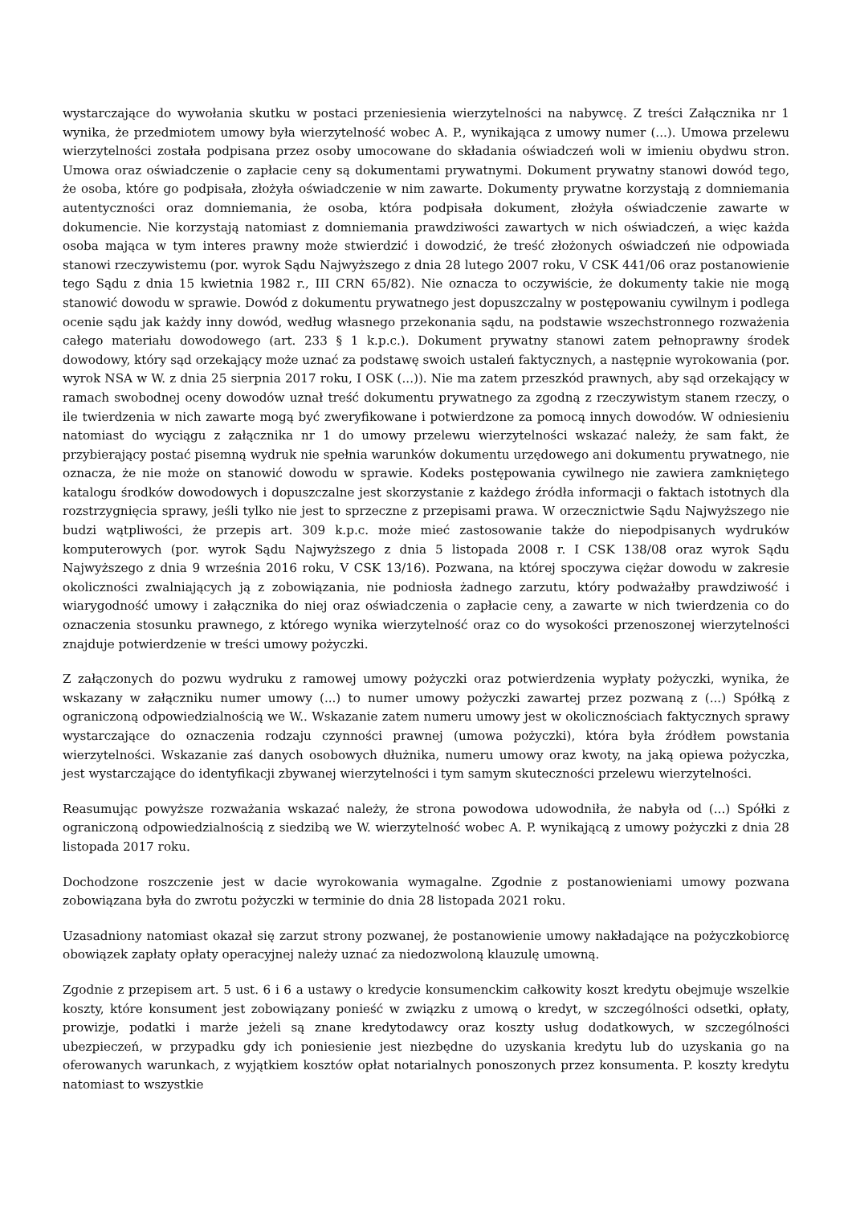wystarczające do wywołania skutku w postaci przeniesienia wierzytelności na nabywcę. Z treści Załącznika nr 1 wynika, że przedmiotem umowy była wierzytelność wobec A. P., wynikająca z umowy numer (...). Umowa przelewu wierzytelności została podpisana przez osoby umocowane do składania oświadczeń woli w imieniu obydwu stron. Umowa oraz oświadczenie o zapłacie ceny są dokumentami prywatnymi. Dokument prywatny stanowi dowód tego, że osoba, które go podpisała, złożyła oświadczenie w nim zawarte. Dokumenty prywatne korzystają z domniemania autentyczności oraz domniemania, że osoba, która podpisała dokument, złożyła oświadczenie zawarte w dokumencie. Nie korzystają natomiast z domniemania prawdziwości zawartych w nich oświadczeń, a więc każda osoba mająca w tym interes prawny może stwierdzić i dowodzić, że treść złożonych oświadczeń nie odpowiada stanowi rzeczywistemu (por. wyrok Sądu Najwyższego z dnia 28 lutego 2007 roku, V CSK 441/06 oraz postanowienie tego Sądu z dnia 15 kwietnia 1982 r., III CRN 65/82). Nie oznacza to oczywiście, że dokumenty takie nie mogą stanowić dowodu w sprawie. Dowód z dokumentu prywatnego jest dopuszczalny w postępowaniu cywilnym i podlega ocenie sądu jak każdy inny dowód, według własnego przekonania sądu, na podstawie wszechstronnego rozważenia całego materiału dowodowego (art. 233 § 1 k.p.c.). Dokument prywatny stanowi zatem pełnoprawny środek dowodowy, który sąd orzekający może uznać za podstawę swoich ustaleń faktycznych, a następnie wyrokowania (por. wyrok NSA w W. z dnia 25 sierpnia 2017 roku, I OSK (...)). Nie ma zatem przeszkód prawnych, aby sąd orzekający w ramach swobodnej oceny dowodów uznał treść dokumentu prywatnego za zgodną z rzeczywistym stanem rzeczy, o ile twierdzenia w nich zawarte mogą być zweryfikowane i potwierdzone za pomocą innych dowodów. W odniesieniu natomiast do wyciągu z załącznika nr 1 do umowy przelewu wierzytelności wskazać należy, że sam fakt, że przybierający postać pisemną wydruk nie spełnia warunków dokumentu urzędowego ani dokumentu prywatnego, nie oznacza, że nie może on stanowić dowodu w sprawie. Kodeks postępowania cywilnego nie zawiera zamkniętego katalogu środków dowodowych i dopuszczalne jest skorzystanie z każdego źródła informacji o faktach istotnych dla rozstrzygnięcia sprawy, jeśli tylko nie jest to sprzeczne z przepisami prawa. W orzecznictwie Sądu Najwyższego nie budzi wątpliwości, że przepis art. 309 k.p.c. może mieć zastosowanie także do niepodpisanych wydruków komputerowych (por. wyrok Sądu Najwyższego z dnia 5 listopada 2008 r. I CSK 138/08 oraz wyrok Sądu Najwyższego z dnia 9 września 2016 roku, V CSK 13/16). Pozwana, na której spoczywa ciężar dowodu w zakresie okoliczności zwalniających ją z zobowiązania, nie podniosła żadnego zarzutu, który podważałby prawdziwość i wiarygodność umowy i załącznika do niej oraz oświadczenia o zapłacie ceny, a zawarte w nich twierdzenia co do oznaczenia stosunku prawnego, z którego wynika wierzytelność oraz co do wysokości przenoszonej wierzytelności znajduje potwierdzenie w treści umowy pożyczki.
Z załączonych do pozwu wydruku z ramowej umowy pożyczki oraz potwierdzenia wypłaty pożyczki, wynika, że wskazany w załączniku numer umowy (...) to numer umowy pożyczki zawartej przez pozwaną z (...) Spółką z ograniczoną odpowiedzialnością we W.. Wskazanie zatem numeru umowy jest w okolicznościach faktycznych sprawy wystarczające do oznaczenia rodzaju czynności prawnej (umowa pożyczki), która była źródłem powstania wierzytelności. Wskazanie zaś danych osobowych dłużnika, numeru umowy oraz kwoty, na jaką opiewa pożyczka, jest wystarczające do identyfikacji zbywanej wierzytelności i tym samym skuteczności przelewu wierzytelności.
Reasumując powyższe rozważania wskazać należy, że strona powodowa udowodniła, że nabyła od (...) Spółki z ograniczoną odpowiedzialnością z siedzibą we W. wierzytelność wobec A. P. wynikającą z umowy pożyczki z dnia 28 listopada 2017 roku.
Dochodzone roszczenie jest w dacie wyrokowania wymagalne. Zgodnie z postanowieniami umowy pozwana zobowiązana była do zwrotu pożyczki w terminie do dnia 28 listopada 2021 roku.
Uzasadniony natomiast okazał się zarzut strony pozwanej, że postanowienie umowy nakładające na pożyczkobiorcę obowiązek zapłaty opłaty operacyjnej należy uznać za niedozwoloną klauzulę umowną.
Zgodnie z przepisem art. 5 ust. 6 i 6 a ustawy o kredycie konsumenckim całkowity koszt kredytu obejmuje wszelkie koszty, które konsument jest zobowiązany ponieść w związku z umową o kredyt, w szczególności odsetki, opłaty, prowizje, podatki i marże jeżeli są znane kredytodawcy oraz koszty usług dodatkowych, w szczególności ubezpieczeń, w przypadku gdy ich poniesienie jest niezbędne do uzyskania kredytu lub do uzyskania go na oferowanych warunkach, z wyjątkiem kosztów opłat notarialnych ponoszonych przez konsumenta. P. koszty kredytu natomiast to wszystkie